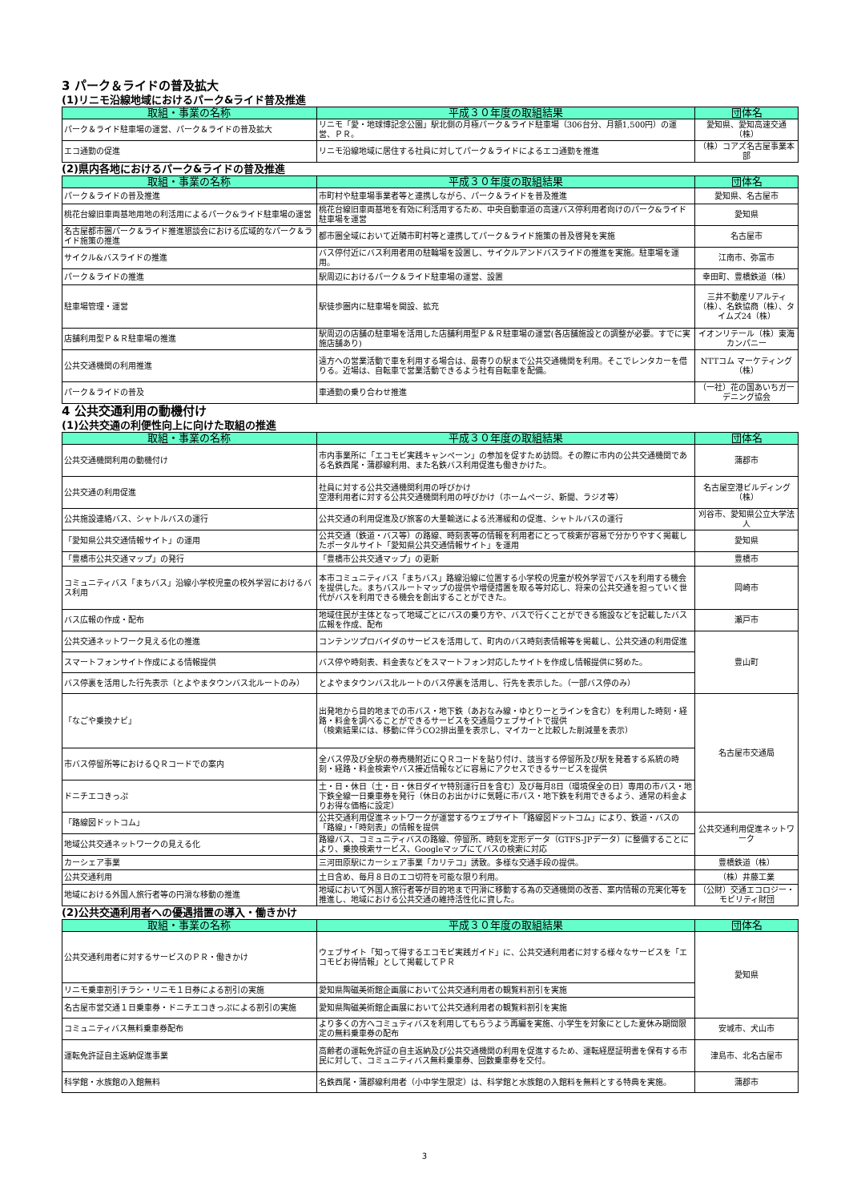3 パーク＆ライドの普及拡大
(1)リニモ沿線地域におけるパーク&ライド普及推進
| 取組・事業の名称 | 平成３０年度の取組結果 | 団体名 |
| --- | --- | --- |
| パーク＆ライド駐車場の運営、パーク＆ライドの普及拡大 | リニモ「愛・地球博記念公園」駅北側の月極パーク＆ライド駐車場（306台分、月額1,500円）の運営、ＰＲ。 | 愛知県、愛知高速交通（株） |
| エコ通勤の促進 | リニモ沿線地域に居住する社員に対してパーク＆ライドによるエコ通勤を推進 | （株）コアズ名古屋事業本部 |
(2)県内各地におけるパーク&ライドの普及推進
| 取組・事業の名称 | 平成３０年度の取組結果 | 団体名 |
| --- | --- | --- |
| パーク＆ライドの普及推進 | 市町村や駐車場事業者等と連携しながら、パーク＆ライドを普及推進 | 愛知県、名古屋市 |
| 桃花台線旧車両基地用地の利活用によるパーク&ライド駐車場の運営 | 桃花台線旧車両基地を有効に利活用するため、中央自動車道の高速バス停利用者向けのパーク&ライド駐車場を運営 | 愛知県 |
| 名古屋都市圏パーク＆ライド推進懇談会における広域的なパーク＆ライド施策の推進 | 都市圏全域において近隣市町村等と連携してパーク＆ライド施策の普及啓発を実施 | 名古屋市 |
| サイクル&バスライドの推進 | バス停付近にバス利用者用の駐輪場を設置し、サイクルアンドバスライドの推進を実施。駐車場を運用。 | 江南市、弥富市 |
| パーク＆ライドの推進 | 駅周辺におけるパーク＆ライド駐車場の運営、設置 | 幸田町、豊橋鉄道（株） |
| 駐車場管理・運営 | 駅徒歩圏内に駐車場を開設、拡充 | 三井不動産リアルティ（株）、名鉄協商（株）、タイムズ24（株） |
| 店舗利用型Ｐ＆Ｒ駐車場の推進 | 駅周辺の店舗の駐車場を活用した店舗利用型Ｐ＆Ｒ駐車場の運営(各店舗施設との調整が必要。すでに実施店舗あり) | イオンリテール（株）東海カンパニー |
| 公共交通機関の利用推進 | 遠方への営業活動で車を利用する場合は、最寄りの駅まで公共交通機関を利用。そこでレンタカーを借りる。近場は、自転車で営業活動できるよう社有自転車を配備。 | NTTコム マーケティング（株） |
| パーク＆ライドの普及 | 車通勤の乗り合わせ推進 | （一社）花の国あいちガーデニング協会 |
4 公共交通利用の動機付け
(1)公共交通の利便性向上に向けた取組の推進
| 取組・事業の名称 | 平成３０年度の取組結果 | 団体名 |
| --- | --- | --- |
| 公共交通機関利用の動機付け | 市内事業所に「エコモビ実践キャンペーン」の参加を促すため訪問。その際に市内の公共交通機関である名鉄西尾・蒲郡線利用、また名鉄バス利用促進も働きかけた。 | 蒲郡市 |
| 公共交通の利用促進 | 社員に対する公共交通機関利用の呼びかけ 空港利用者に対する公共交通機関利用の呼びかけ（ホームページ、新聞、ラジオ等） | 名古屋空港ビルディング（株） |
| 公共施設連絡バス、シャトルバスの運行 | 公共交通の利用促進及び旅客の大量輸送による渋滞緩和の促進、シャトルバスの運行 | 刈谷市、愛知県公立大学法人 |
| 「愛知県公共交通情報サイト」の運用 | 公共交通（鉄道・バス等）の路線、時刻表等の情報を利用者にとって検索が容易で分かりやすく掲載したポータルサイト「愛知県公共交通情報サイト」を運用 | 愛知県 |
| 「豊橋市公共交通マップ」の発行 | 「豊橋市公共交通マップ」の更新 | 豊橋市 |
| コミュニティバス「まちバス」沿線小学校児童の校外学習におけるバス利用 | 本市コミュニティバス「まちバス」路線沿線に位置する小学校の児童が校外学習でバスを利用する機会を提供した。まちバスルートマップの提供や増便措置を取る等対応し、将来の公共交通を担っていく世代がバスを利用できる機会を創出することができた。 | 岡崎市 |
| バス広報の作成・配布 | 地域住民が主体となって地域ごとにバスの乗り方や、バスで行くことができる施設などを記載したバス広報を作成、配布 | 瀬戸市 |
| 公共交通ネットワーク見える化の推進 | コンテンツプロバイダのサービスを活用して、町内のバス時刻表情報等を掲載し、公共交通の利用促進 | 豊山町 |
| スマートフォンサイト作成による情報提供 | バス停や時刻表、料金表などをスマートフォン対応したサイトを作成し情報提供に努めた。 | |
| バス停裏を活用した行先表示（とよやまタウンバス北ルートのみ） | とよやまタウンバス北ルートのバス停裏を活用し、行先を表示した。（一部バス停のみ） | |
| 「なごや乗換ナビ」 | 出発地から目的地までの市バス・地下鉄（あおなみ線・ゆとりーとラインを含む）を利用した時刻・経路・料金を調べることができるサービスを交通局ウェブサイトで提供 （検索結果には、移動に伴うCO2排出量を表示し、マイカーと比較した削減量を表示） | 名古屋市交通局 |
| 市バス停留所等におけるＱＲコードでの案内 | 全バス停及び全駅の券売機附近にＱＲコードを貼り付け、該当する停留所及び駅を発着する系統の時刻・経路・料金検索やバス接近情報などに容易にアクセスできるサービスを提供 | |
| ドニチエコきっぷ | 土・日・休日（土・日・休日ダイヤ特別運行日を含む）及び毎月8日（環境保全の日）専用の市バス・地下鉄全線一日乗車券を発行（休日のお出かけに気軽に市バス・地下鉄を利用できるよう、通常の料金よりお得な価格に設定） | |
| 「路線図ドットコム」 | 公共交通利用促進ネットワークが運営するウェブサイト「路線図ドットコム」により、鉄道・バスの「路線」・「時刻表」の情報を提供 | 公共交通利用促進ネットワーク |
| 地域公共交通ネットワークの見える化 | 路線バス、コミュニティバスの路線、停留所、時刻を定形データ（GTFS-JPデータ）に整備することにより、乗換検索サービス、Googleマップにてバスの検索に対応 | |
| カーシェア事業 | 三河田原駅にカーシェア事業「カリテコ」誘致。多様な交通手段の提供。 | 豊橋鉄道（株） |
| 公共交通利用 | 土日含め、毎月８日のエコ切符を可能な限り利用。 | （株）井藤工業 |
| 地域における外国人旅行者等の円滑な移動の推進 | 地域において外国人旅行者等が目的地まで円滑に移動する為の交通機関の改善、案内情報の充実化等を推進し、地域における公共交通の維持活性化に資した。 | （公財）交通エコロジー・モビリティ財団 |
(2)公共交通利用者への優遇措置の導入・働きかけ
| 取組・事業の名称 | 平成３０年度の取組結果 | 団体名 |
| --- | --- | --- |
| 公共交通利用者に対するサービスのＰＲ・働きかけ | ウェブサイト「知って得するエコモビ実践ガイド」に、公共交通利用者に対する様々なサービスを「エコモビお得情報」として掲載してＰＲ | 愛知県 |
| リニモ乗車割引チラシ・リニモ１日券による割引の実施 | 愛知県陶磁美術館企画展において公共交通利用者の観覧料割引を実施 | |
| 名古屋市営交通１日乗車券・ドニチエコきっぷによる割引の実施 | 愛知県陶磁美術館企画展において公共交通利用者の観覧料割引を実施 | |
| コミュニティバス無料乗車券配布 | より多くの方へコミュティバスを利用してもらうよう再編を実施、小学生を対象にとした夏休み期間限定の無料乗車券の配布 | 安城市、犬山市 |
| 運転免許証自主返納促進事業 | 高齢者の運転免許証の自主返納及び公共交通機関の利用を促進するため、運転経歴証明書を保有する市民に対して、コミュニティバス無料乗車券、回数乗車券を交付。 | 津島市、北名古屋市 |
| 科学館・水族館の入館無料 | 名鉄西尾・蒲郡線利用者（小中学生限定）は、科学館と水族館の入館料を無料とする特典を実施。 | 蒲郡市 |
3